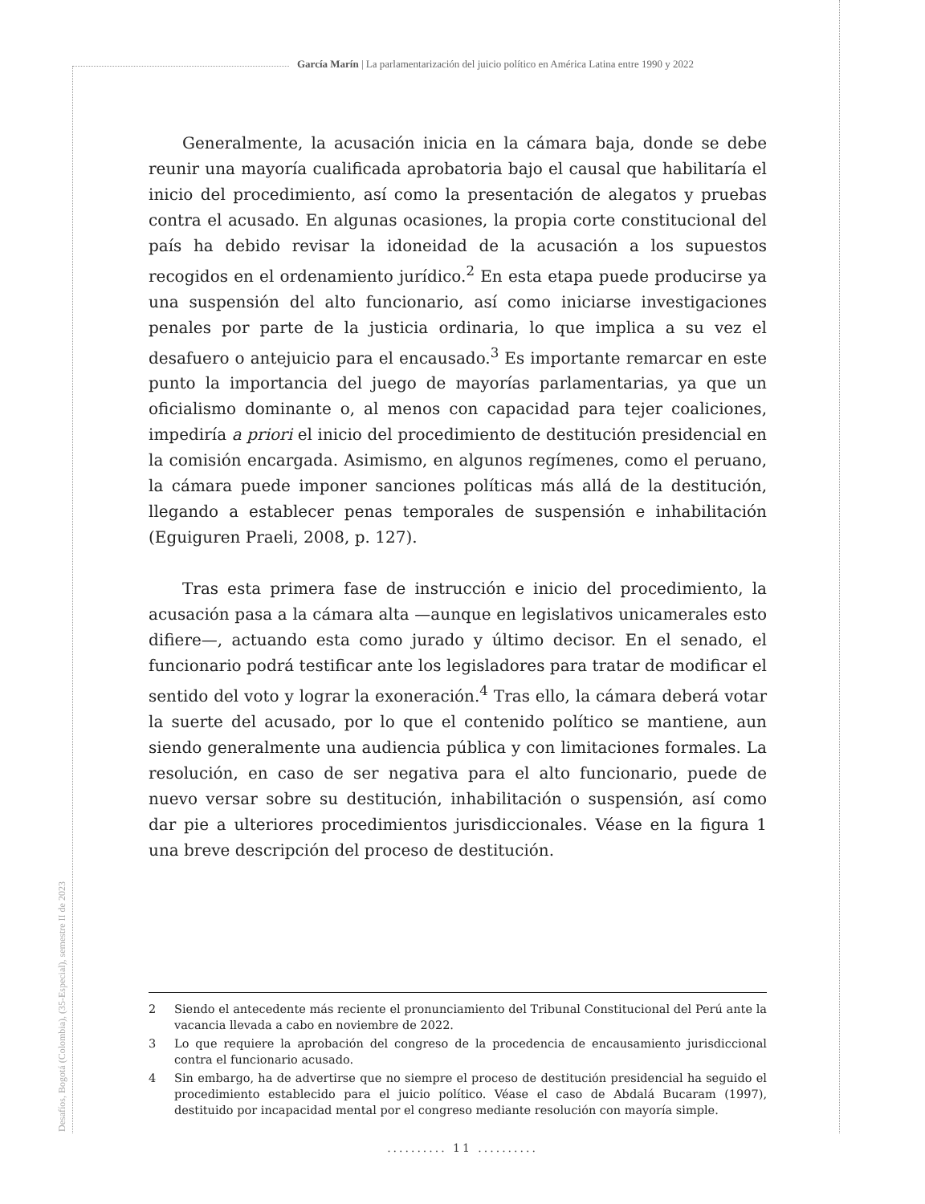García Marín | La parlamentarización del juicio político en América Latina entre 1990 y 2022
Generalmente, la acusación inicia en la cámara baja, donde se debe reunir una mayoría cualificada aprobatoria bajo el causal que habilitaría el inicio del procedimiento, así como la presentación de alegatos y pruebas contra el acusado. En algunas ocasiones, la propia corte constitucional del país ha debido revisar la idoneidad de la acusación a los supuestos recogidos en el ordenamiento jurídico.<sup>2</sup> En esta etapa puede producirse ya una suspensión del alto funcionario, así como iniciarse investigaciones penales por parte de la justicia ordinaria, lo que implica a su vez el desafuero o antejuicio para el encausado.<sup>3</sup> Es importante remarcar en este punto la importancia del juego de mayorías parlamentarias, ya que un oficialismo dominante o, al menos con capacidad para tejer coaliciones, impediría a priori el inicio del procedimiento de destitución presidencial en la comisión encargada. Asimismo, en algunos regímenes, como el peruano, la cámara puede imponer sanciones políticas más allá de la destitución, llegando a establecer penas temporales de suspensión e inhabilitación (Eguiguren Praeli, 2008, p. 127).
Tras esta primera fase de instrucción e inicio del procedimiento, la acusación pasa a la cámara alta —aunque en legislativos unicamerales esto difiere—, actuando esta como jurado y último decisor. En el senado, el funcionario podrá testificar ante los legisladores para tratar de modificar el sentido del voto y lograr la exoneración.<sup>4</sup> Tras ello, la cámara deberá votar la suerte del acusado, por lo que el contenido político se mantiene, aun siendo generalmente una audiencia pública y con limitaciones formales. La resolución, en caso de ser negativa para el alto funcionario, puede de nuevo versar sobre su destitución, inhabilitación o suspensión, así como dar pie a ulteriores procedimientos jurisdiccionales. Véase en la figura 1 una breve descripción del proceso de destitución.
2 Siendo el antecedente más reciente el pronunciamiento del Tribunal Constitucional del Perú ante la vacancia llevada a cabo en noviembre de 2022.
3 Lo que requiere la aprobación del congreso de la procedencia de encausamiento jurisdiccional contra el funcionario acusado.
4 Sin embargo, ha de advertirse que no siempre el proceso de destitución presidencial ha seguido el procedimiento establecido para el juicio político. Véase el caso de Abdalá Bucaram (1997), destituido por incapacidad mental por el congreso mediante resolución con mayoría simple.
Desafíos, Bogotá (Colombia), (35-Especial), semestre II de 2023
.......... 11 ..........